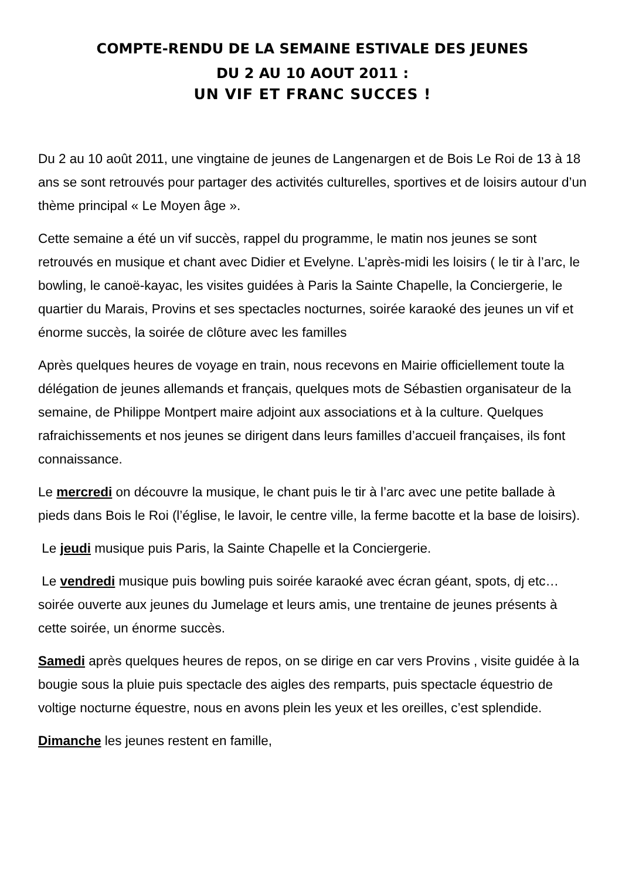COMPTE-RENDU DE LA SEMAINE ESTIVALE DES JEUNES
DU 2 AU 10 AOUT 2011 :
UN VIF ET FRANC SUCCES !
Du 2 au 10 août 2011, une vingtaine de jeunes de Langenargen et de Bois Le Roi de 13 à 18 ans se sont retrouvés pour partager des activités culturelles, sportives et de loisirs autour d’un thème principal « Le Moyen âge ».
Cette semaine a été un vif succès, rappel du programme, le matin nos jeunes se sont retrouvés en musique et chant avec Didier et Evelyne. L’après-midi les loisirs ( le tir à l’arc, le bowling, le canoë-kayac, les visites guidées à Paris la Sainte Chapelle, la Conciergerie, le quartier du Marais, Provins et ses spectacles nocturnes, soirée karaoké des jeunes un vif et énorme succès, la soirée de clôture avec les familles
Après quelques heures de voyage en train, nous recevons en Mairie officiellement toute la délégation de jeunes allemands et français, quelques mots de Sébastien organisateur de la semaine, de Philippe Montpert maire adjoint aux associations et à la culture. Quelques rafraichissements et nos jeunes se dirigent dans leurs familles d’accueil françaises, ils font connaissance.
Le mercredi on découvre la musique, le chant puis le tir à l’arc avec une petite ballade à pieds dans Bois le Roi (l’église, le lavoir, le centre ville, la ferme bacotte et la base de loisirs).
Le jeudi musique puis Paris, la Sainte Chapelle et la Conciergerie.
Le vendredi musique puis bowling puis soirée karaoké avec écran géant, spots, dj etc… soirée ouverte aux jeunes du Jumelage et leurs amis, une trentaine de jeunes présents à cette soirée, un énorme succès.
Samedi après quelques heures de repos, on se dirige en car vers Provins , visite guidée à la bougie sous la pluie puis spectacle des aigles des remparts, puis spectacle équestrio de voltige nocturne équestre, nous en avons plein les yeux et les oreilles, c’est splendide.
Dimanche les jeunes restent en famille,